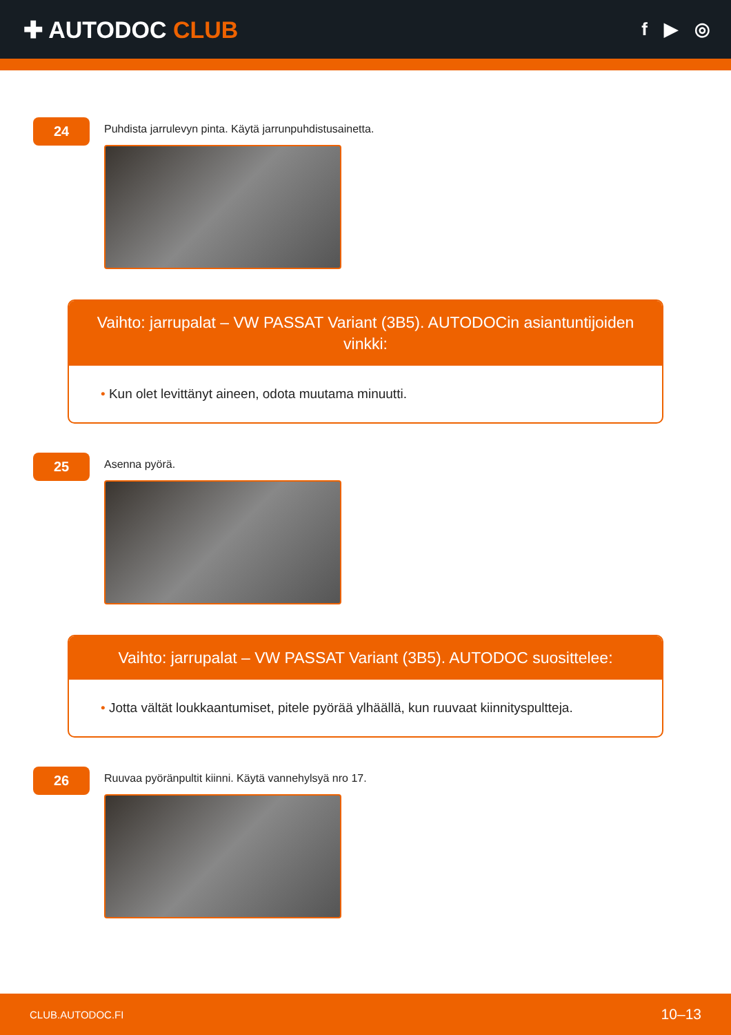✚ AUTODOC CLUB
f ▶ ◎
24
Puhdista jarrulevyn pinta. Käytä jarrunpuhdistusainetta.
Vaihto: jarrupalat – VW PASSAT Variant (3B5). AUTODOCin asiantuntijoiden vinkki:
• Kun olet levittänyt aineen, odota muutama minuutti.
25
Asenna pyörä.
Vaihto: jarrupalat – VW PASSAT Variant (3B5). AUTODOC suosittelee:
• Jotta vältät loukkaantumiset, pitele pyörää ylhäällä, kun ruuvaat kiinnityspultteja.
26
Ruuvaa pyöränpultit kiinni. Käytä vannehylsyä nro 17.
CLUB.AUTODOC.FI 10–13